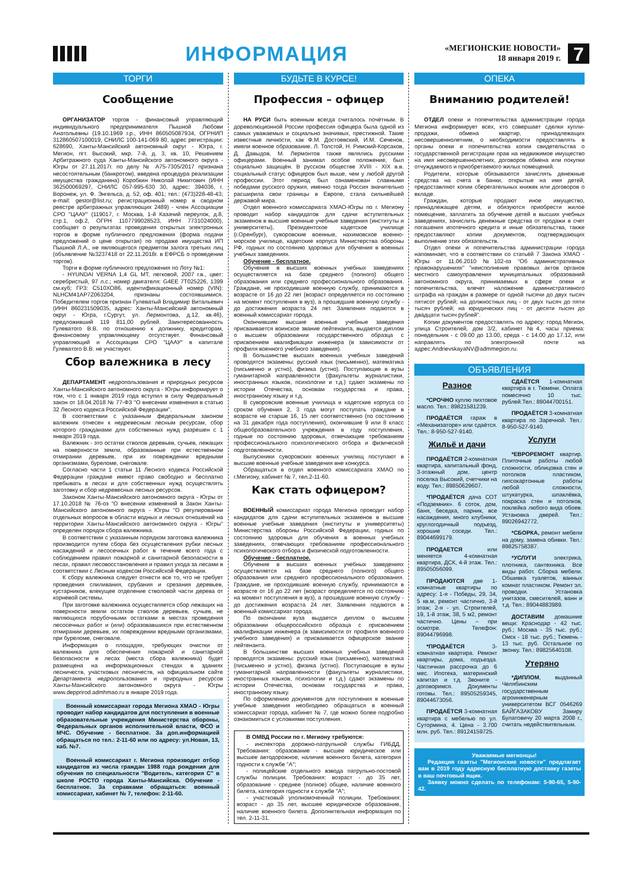ИНФОРМАЦИЯ
«МЕГИОНСКИЕ НОВОСТИ»
18 января 2019 г.
7
ТОРГИ
Сообщение
ОРГАНИЗАТОР торгов - финансовый управляющий индивидуального предпринимателя Пышной Любови Анатольевны (19.10.1969 г.р., ИНН 860505087934, ОГРНИП 312860507100019, СНИЛС 100-141-069 80, адрес регистрации: 628690, Ханты-Мансийский автономный округ - Югра, г. Мегион, пгт. Высокий, мкр. 7-й, д. 3, кв. 10, Решением Арбитражного суда Ханты-Мансийского автономного округа - Югры от 27.11.2017г. по делу № А75-7305/2017 признана несостоятельным (банкротом), введена процедура реализации имущества гражданина) Коробкин Николай Никитович (ИНН 362500069297, СНИЛС 057-995-630 30, адрес: 394036, г. Воронеж, ул. Ф. Энгельса, д. 52, оф. 401; тел.: (473)228-48-43; e-mail: gestor@list.ru; регистрационный номер в сводном реестре арбитражных управляющих 2489) - член Ассоциации СРО "ЦААУ" (119017, г. Москва, 1-й Казачий переулок, д.8, стр.1, оф.2, ОГРН 1107799028523, ИНН 7731024000), сообщает о результатах проведения открытых электронных торгов в форме публичного предложения (форма подачи предложений о цене открытая) по продаже имущества ИП Пышной Л.А., не являющегося предметом залога третьих лиц (объявление №3237418 от 22.11.2018г. в ЕФРСБ о проведении торгов).
Торги в форме публичного предложения по Лоту №1:
- HYUNDAI VERNA 1,4 GL MT, легковой, 2007 г.в., цвет: серебристый, 97 л.с.; номер двигателя: G4EE 7T025226, 1399 см.куб; ГРЗ: С510ХО86, идентификационный номер (VIN): NLHCM41AP7Z063204, признаны состоявшимися. Победителем торгов признан Гулеватый Владимир Витальевич (ИНН 860231509035, адрес: Ханты-Мансийский автономный округ - Югра, г.Сургут, ул. Лермонтова, д.12, кв.46), предложивший 119 811,00 рублей. Заинтересованность Гулеватого В.В. по отношению к должнику, кредиторам, финансовому управляющему отсутствует. Финансовый управляющий и Ассоциации СРО "ЦААУ" в капитале Гулеватого В.В. не участвуют.
Сбор валежника в лесу
ДЕПАРТАМЕНТ недропользования и природных ресурсов Ханты-Мансийского автономного округа - Югры информирует о том, что с 1 января 2019 года вступил в силу Федеральный закон от 18.04.2018 № 77-ФЗ "О внесении изменения в статью 32 Лесного кодекса Российской Федерации".
В соответствии с указанным федеральным законом валежник отнесен к недревесным лесным ресурсам, сбор которого гражданами для собственных нужд разрешен с 1 января 2019 года.
Валежник - это остатки стволов деревьев, сучьев, лежащих на поверхности земли, образованные при естественном отмирании деревьев, при их повреждении вредными организмами, буреломе, снеговале.
Согласно части 1 статьи 11 Лесного кодекса Российской Федерации граждане имеют право свободно и бесплатно пребывать в лесах и для собственных нужд осуществлять заготовку и сбор недревесных лесных ресурсов.
Законом Ханты-Мансийского автономного округа - Югры от 17.10.2018 № 76-оз "О внесении изменений в Закон Ханты-Мансийского автономного округа - Югры "О регулировании отдельных вопросов в области водных и лесных отношений на территории Ханты-Мансийского автономного округа - Югры" определен порядок сбора валежника.
В соответствии с указанным порядком заготовка валежника производится путем сбора без осуществления рубки лесных насаждений и лесосечных работ в течение всего года с соблюдением правил пожарной и санитарной безопасности в лесах, правил лесовосстановления и правил ухода за лесами в соответствии с Лесным кодексом Российской Федерации.
К сбору валежника следует отнести все то, что не требует проведения спиливания, срубания и срезания деревьев, кустарников, влекущее отделение стволовой части дерева от корневой системы.
При заготовке валежника осуществляется сбор лежащих на поверхности земли остатков стволов деревьев, сучьев, не являющихся порубочными остатками в местах проведения лесосечных работ и (или) образовавшихся при естественном отмирании деревьев, их повреждении вредными организмами, при буреломе, снеговале.
Информация о площадях, требующих очистки от валежника для обеспечения пожарной и санитарной безопасности в лесах (места сбора валежника) будет размещена на информационных стендах в зданиях лесничеств, участковых лесничеств, на официальном сайте Департамента недропользования и природных ресурсов Ханты-Мансийского автономного округа - Югры www.depprirod.admhmao.ru в январе 2019 года.
Военный комиссариат города Мегиона ХМАО - Югры проводит набор кандидатов для поступления в военные образовательные учреждения Министерства обороны, Федеральных органов исполнительной власти, ФСО и МЧС. Обучение - бесплатное. За доп.информацией обращаться по тел.: 2-11-60 или по адресу: ул.Новая, 13, каб. №7.
Военный комиссариат г. Мегиона производит отбор кандидатов из числа граждан 1988 года рождения для обучения по специальности "Водитель, категория С" в школе РОСТО города Ханты-Мансийска. Обучение - бесплатное. За справками обращаться: военный комиссариат, кабинет № 7, телефон: 2-11-60.
БУДЬТЕ В КУРСЕ!
Профессия – офицер
НА РУСИ быть военным всегда считалось почётным. В дореволюционной России профессия офицера была одной из самых уважаемых и социально значимых, престижной. Такие известные личности, как Ф.М. Достоевский, И.М. Сеченов, имели военное образование. Л. Толстой, Н. Римский-Корсаков, Д. Давыдов, М. Лермонтов также являлись русскими офицерами. Военный занимал особое положение, был социально защищён. В русском обществе XVIII - XIX в.в. социальный статус офицеров был выше, чем у любой другой профессии. Этот период был ознаменован славными победами русского оружия, именно тогда Россия значительно расширила свои границы в Европе, стала сильнейшей державой мира.
Отдел военного комиссариата ХМАО-Югры по г. Мегиону проводит набор кандидатов для сдачи вступительных экзаменов в высшие военные учебные заведения (институты и университеты), Президентское кадетское училище (г.Оренбург), суворовские военные, нахимовское военно-морское училище, кадетские корпуса Министерства обороны РФ, годных по состоянию здоровья для обучения в военных учебных заведениях.
Обучение - бесплатное.
Обучение в высших военных учебных заведениях осуществляется на базе среднего (полного) общего образования или среднего профессионального образования. Граждане, не проходившие военную службу, принимаются в возрасте от 16 до 22 лет (возраст определяется по состоянию на момент поступления в вуз), а прошедшие военную службу - до достижения возраста 24 лет. Заявления подаются в военный комиссариат города.
Окончившим высшие военные учебные заведения присваивается воинское звание лейтенанта, выдается диплом о высшем образовании государственного образца с присвоением квалификации инженера (в зависимости от профиля военного учебного заведения).
В большинстве высших военных учебных заведений проводятся экзамены: русский язык (письменно), математика (письменно и устно), физика (устно). Поступающие в вузы гуманитарной направленности (факультеты журналистики, иностранных языков, психологии и т.д.) сдают экзамены по истории Отечества, основам государства и права, иностранному языку и т.д.
В суворовские военные училища и кадетские корпуса со сроком обучения 2, 3 года могут поступать граждане в возрасте не старше 16, 15 лет соответственно (по состоянию на 31 декабря года поступления), окончившие 9 или 8 класс общеобразовательного учреждения в году поступления, годные по состоянию здоровья, отвечающие требованиям профессионального психологического отбора и физической подготовленности.
Выпускники суворовских военных училищ поступают в высшие военные учебные заведения вне конкурса.
Обращаться в отдел военного комиссариата ХМАО по г.Мегиону, кабинет № 7, тел.2-11-60.
Как стать офицером?
ВОЕННЫЙ комиссариат города Мегиона проводит набор кандидатов для сдачи вступительных экзаменов в высшие военные учебные заведения (институты и университеты) Министерства обороны Российской Федерации, годных по состоянию здоровья для обучения в военных учебных заведениях, отвечающих требованиям профессионального психологического отбора и физической подготовленности.
Обучение - бесплатное.
Обучение в высших военных учебных заведениях осуществляется на базе среднего (полного) общего образования или среднего профессионального образования. Граждане, не проходившие военную службу, принимаются в возрасте от 16 до 22 лет (возраст определяется по состоянию на момент поступления в вуз), а прошедшие военную службу - до достижения возраста 24 лет. Заявления подаются в военный комиссариат города.
По окончании вуза выдается диплом о высшем образовании общероссийского образца с присвоением квалификации инженера (в зависимости от профиля военного учебного заведения) и присваивается офицерское звание лейтенанта.
В большинстве высших военных учебных заведений проводятся экзамены: русский язык (письменно), математика (письменно и устно), физика (устно). Поступающие в вузы гуманитарной направленности (факультеты журналистики, иностранных языков, психологии и т.д.) сдают экзамены по истории Отечества, основам государства и права, иностранному языку.
По оформлению документов для поступления в военные учебные заведения необходимо обращаться в военный комиссариат города, кабинет № 7, где можно более подробно ознакомиться с условиями поступления.
В ОМВД России по г. Мегиону требуются:
- инспектора дорожно-патрульной службы ГИБДД. Требования: образование - высшее юридическое или высшее автодорожное, наличие военного билета, категория годности к службе "А";
- полицейские отдельного взвода патрульно-постовой службы полиции. Требования: возраст - до 35 лет, образование - среднее (полное) общее, наличие военного билета, категория годности к службе "А";
- участковый уполномоченный полиции. Требования: возраст - до 35 лет, высшее юридическое образование, наличие военного билета. Дополнительная информация по тел. 2-11-31.
ОПЕКА
Вниманию родителей!
ОТДЕЛ опеки и попечительства администрации города Мегиона информирует всех, кто совершает сделки купли-продажи, обмена квартир, принадлежащих несовершеннолетним, о необходимости предоставлять в органы опеки и попечительства копии свидетельства о государственной регистрации прав на недвижимое имущество на имя несовершеннолетних, договоров обмена или покупки отчуждаемого и приобретаемого жилых помещений.
Родители, которые обязываются зачислять денежные средства на счета в банки, открытые на имя детей, предоставляют копии сберегательных книжек или договоров о вкладе.
Граждан, которые продают иное имущество, принадлежащее детям, и обязуются приобрести жилое помещение, заплатить за обучение детей в высших учебных заведениях, зачислить денежные средства от продажи в счет погашения ипотечного кредита и иные обязательства, также предоставляют копии документов, подтверждающих выполнение этих обязательств.
Отдел опеки и попечительства администрации города напоминает, что в соответствии со статьёй 7 Закона ХМАО - Югры от 11.06.2010 №102-оз "Об административных правонарушениях" "неисполнение правовых актов органов местного самоуправления муниципальных образований автономного округа, принимаемых в сфере опеки и попечительства, влечет наложение административного штрафа на граждан в размере от одной тысячи до двух тысяч пятисот рублей; на должностных лиц - от двух тысяч до пяти тысяч рублей; на юридических лиц - от десяти тысяч до двадцати тысяч рублей".
Копии документов предоставлять по адресу: город Мегион, улица Строителей, дом 3/2, кабинет №4, часы приема: понедельник - с 09.00 до 13.00, среда - с 14.00 до 17.12, или направлять по электронной почте на адрес:AndrievskayaNV@admmegion.ru.
ОБЪЯВЛЕНИЯ
Разное
*СРОЧНО куплю пихтовое масло. Тел.: 89821581239.
ПРОДАЁТСЯ гараж в «Механизаторе» или сдаётся. Тел.: 8-950-527-9140.
Жильё и дачи
ПРОДАЁТСЯ 2-комнатная квартира, капитальный фонд, 3-этажный дом, центр поселка Высокий, счетчики на воду. Тел.: 89850629607.
*ПРОДАЁТСЯ дача СОТ «Подземник». 6 соток, дом, баня, беседка, парник, все насаждения, много клубники, круглогодичный подъезд, хорошие соседи. Тел.: 89044699179.
ПРОДАЕТСЯ или меняется 4-комнатная квартира, ДСК, 4-й этаж. Тел.: 89505056099.
ПРОДАЮТСЯ две 1-комнатные квартиры по адресу: 1-я - Победы, 29, 34, 5 кв.м, ремонт частично, 3-й этаж; 2-я - ул. Строителей, 19, 1-й этаж, 38, 5 м2, ремонт частично. Цены – при осмотре. Телефон: 89044796998.
*ПРОДАЁТСЯ 3-комнатная квартира. Ремонт квартиры, дома, подъезда. Частичная рассрочка до 6 мес. Ипотека, материнский капитал и т.д. Звоните - договоримся. Документы готовы. Тел.: 89505259345, 89044673056.
ПРОДАЁТСЯ 3-комнатная квартира с мебелью по ул. Сутормина, 4. Цена - 3.700 млн. руб. Тел.: 89124159725.
СДАЁТСЯ 1-комнатная квартира в г. Тюмени. Оплата помесячно 10 тыс. рублей.Тел.: 89044700151.
ПРОДАЁТСЯ 3-комнатная квартира по Заречной. Тел.: 8-950-527-9140.
Услуги
*ЕВРОРЕМОНТ квартир. Плиточные работы любой сложности, облицовка стен и потолков пластиком, гипсокартонные работы любой сложности, штукатурка, шпаклёвка, покраска стен и потолков, поклейка любого вида обоев. Установка дверей. Тел.: 89026942772.
*СБОРКА, ремонт мебели на дому, замена обивки. Тел.: 89825758387.
*УСЛУГИ электрика, плотника, сантехника. Все виды работ. Сборка мебели. Обшивка туалетов, ванных комнат пластиком. Ремонт эл. проводки. Установка унитазов, смесителей, ванн и т.д. Тел.: 89044883989.
ДОСТАВИМ домашние вещи: Краснодар - 42 тыс. руб.; Москва - 35 тыс. руб.; Омск - 18 тыс. руб.; Тюмень - 13 тыс. руб. Остальное по звонку. Тел.: 89825640108.
Утеряно
*ДИПЛОМ, выданный Челябинским государственным агроинженерным университетом ВСГ 0546269 БАЙГАЗАКОВУ Замиру Булатовичу 20 марта 2008 г., считать недействительным.
Уважаемые мегионцы!
Редакция газеты "Мегионские новости" предлагает вам в 2019 году адресную бесплатную доставку газеты в ваш почтовый ящик.
Заявку можно сделать по телефонам: 5-90-65, 5-90-42.